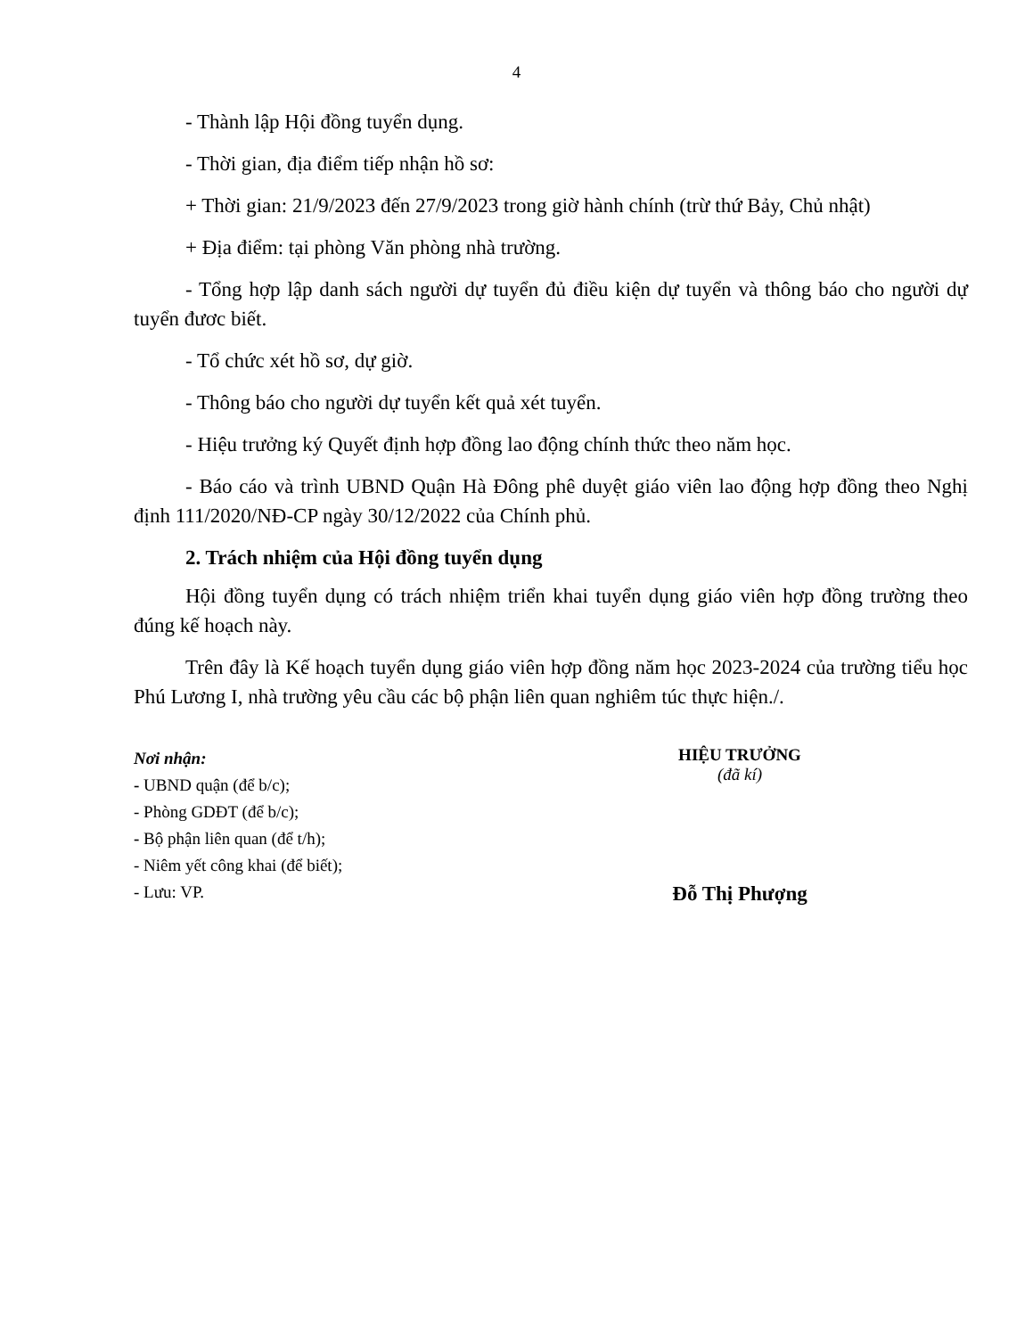4
- Thành lập Hội đồng tuyển dụng.
- Thời gian, địa điểm tiếp nhận hồ sơ:
+ Thời gian: 21/9/2023 đến 27/9/2023 trong giờ hành chính (trừ thứ Bảy, Chủ nhật)
+ Địa điểm: tại phòng Văn phòng nhà trường.
- Tổng hợp lập danh sách người dự tuyển đủ điều kiện dự tuyển và thông báo cho người dự tuyển đươc biết.
- Tổ chức xét hồ sơ, dự giờ.
- Thông báo cho người dự tuyển kết quả xét tuyển.
- Hiệu trưởng ký Quyết định hợp đồng lao động chính thức theo năm học.
- Báo cáo và trình UBND Quận Hà Đông phê duyệt giáo viên lao động hợp đồng theo Nghị định 111/2020/NĐ-CP ngày 30/12/2022 của Chính phủ.
2. Trách nhiệm của Hội đồng tuyển dụng
Hội đồng tuyển dụng có trách nhiệm triển khai tuyển dụng giáo viên hợp đồng trường theo đúng kế hoạch này.
Trên đây là Kế hoạch tuyển dụng giáo viên hợp đồng năm học 2023-2024 của trường tiểu học Phú Lương I, nhà trường yêu cầu các bộ phận liên quan nghiêm túc thực hiện./.
Nơi nhận:
- UBND quận (để b/c);
- Phòng GDĐT (để b/c);
- Bộ phận liên quan (để t/h);
- Niêm yết công khai (để biết);
- Lưu: VP.
HIỆU TRƯỞNG
(đã kí)
Đỗ Thị Phượng